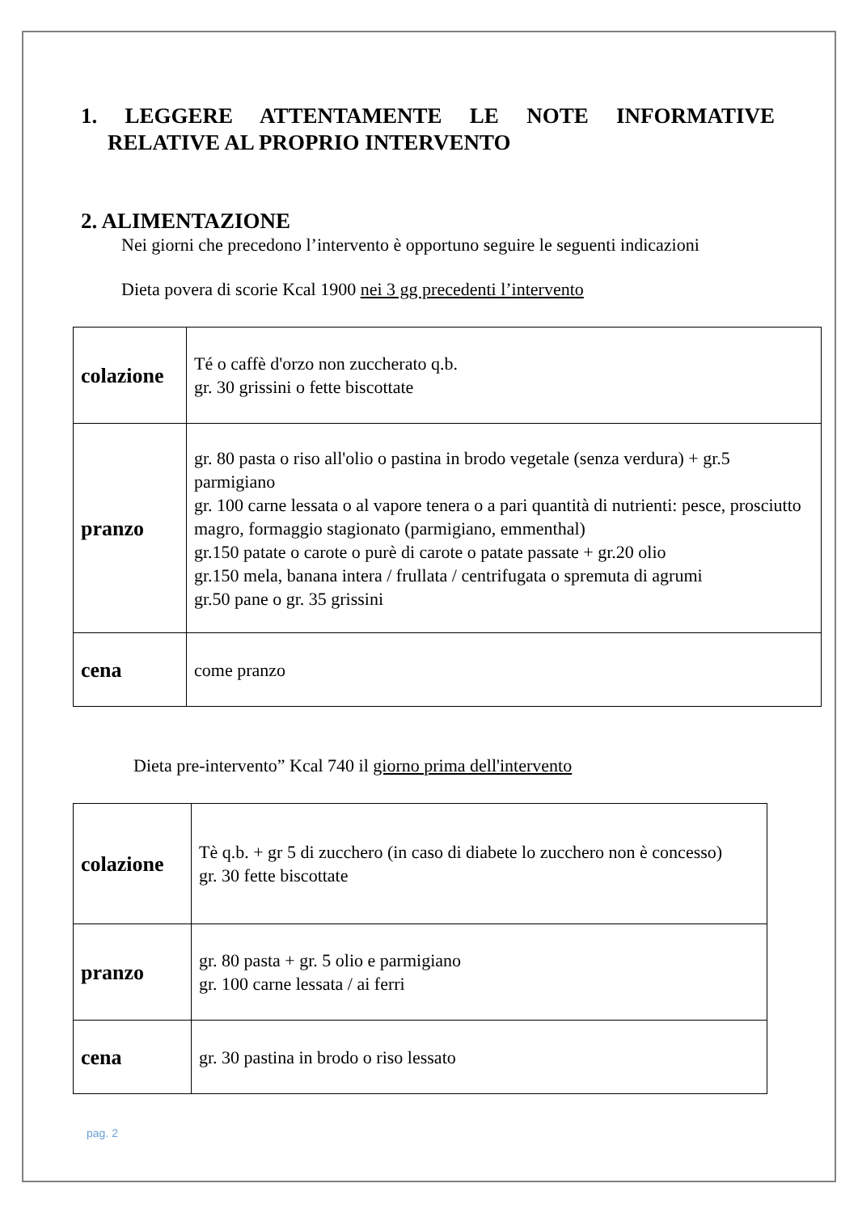1. LEGGERE ATTENTAMENTE LE NOTE INFORMATIVE RELATIVE AL PROPRIO INTERVENTO
2. ALIMENTAZIONE
Nei giorni che precedono l’intervento è opportuno seguire le seguenti indicazioni
Dieta povera di scorie Kcal 1900 nei 3 gg precedenti l’intervento
| colazione | Té o caffè d'orzo non zuccherato q.b. gr. 30 grissini o fette biscottate |
| pranzo | gr. 80 pasta o riso all'olio o pastina in brodo vegetale (senza verdura) + gr.5 parmigiano gr. 100 carne lessata o al vapore tenera o a pari quantità di nutrienti: pesce, prosciutto magro, formaggio stagionato (parmigiano, emmenthal) gr.150 patate o carote o purè di carote o patate passate + gr.20 olio gr.150 mela, banana intera / frullata / centrifugata o spremuta di agrumi gr.50 pane o gr. 35 grissini |
| cena | come pranzo |
Dieta pre-intervento” Kcal 740 il giorno prima dell'intervento
| colazione | Tè q.b. + gr 5 di zucchero (in caso di diabete lo zucchero non è concesso) gr. 30 fette biscottate |
| pranzo | gr. 80 pasta + gr. 5 olio e parmigiano gr. 100 carne lessata / ai ferri |
| cena | gr. 30 pastina in brodo o riso lessato |
pag. 2